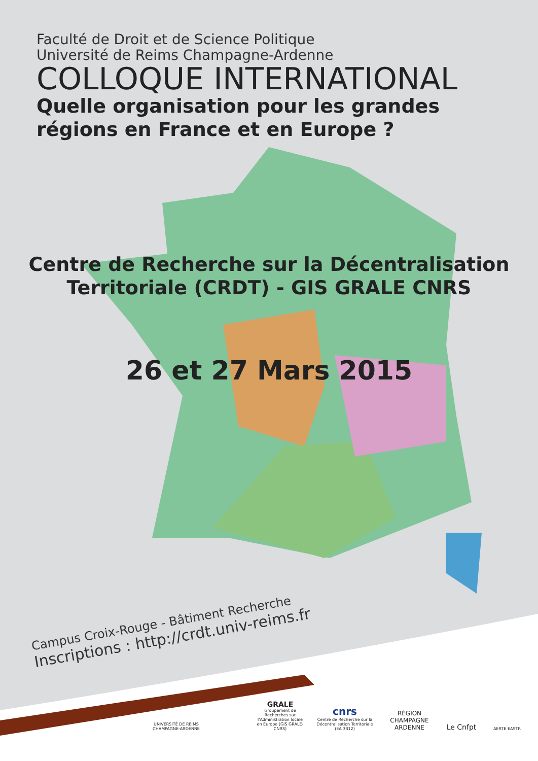Faculté de Droit et de Science Politique
Université de Reims Champagne-Ardenne
COLLOQUE INTERNATIONAL
Quelle organisation pour les grandes
régions en France et en Europe ?
Centre de Recherche sur la Décentralisation
Territoriale (CRDT) - GIS GRALE CNRS
26 et 27 Mars 2015
Campus Croix-Rouge - Bâtiment Recherche
Inscriptions : http://crdt.univ-reims.fr
UNIVERSITÉ DE REIMS CHAMPAGNE-ARDENNE
GRALE
Groupement de Recherches sur l'Administration locale en Europe (GIS GRALE-CNRS)
cnrs
Centre de Recherche sur la Décentralisation Territoriale (EA 3312)
RÉGION CHAMPAGNE ARDENNE
Le Cnfpt
AERTE EASTR